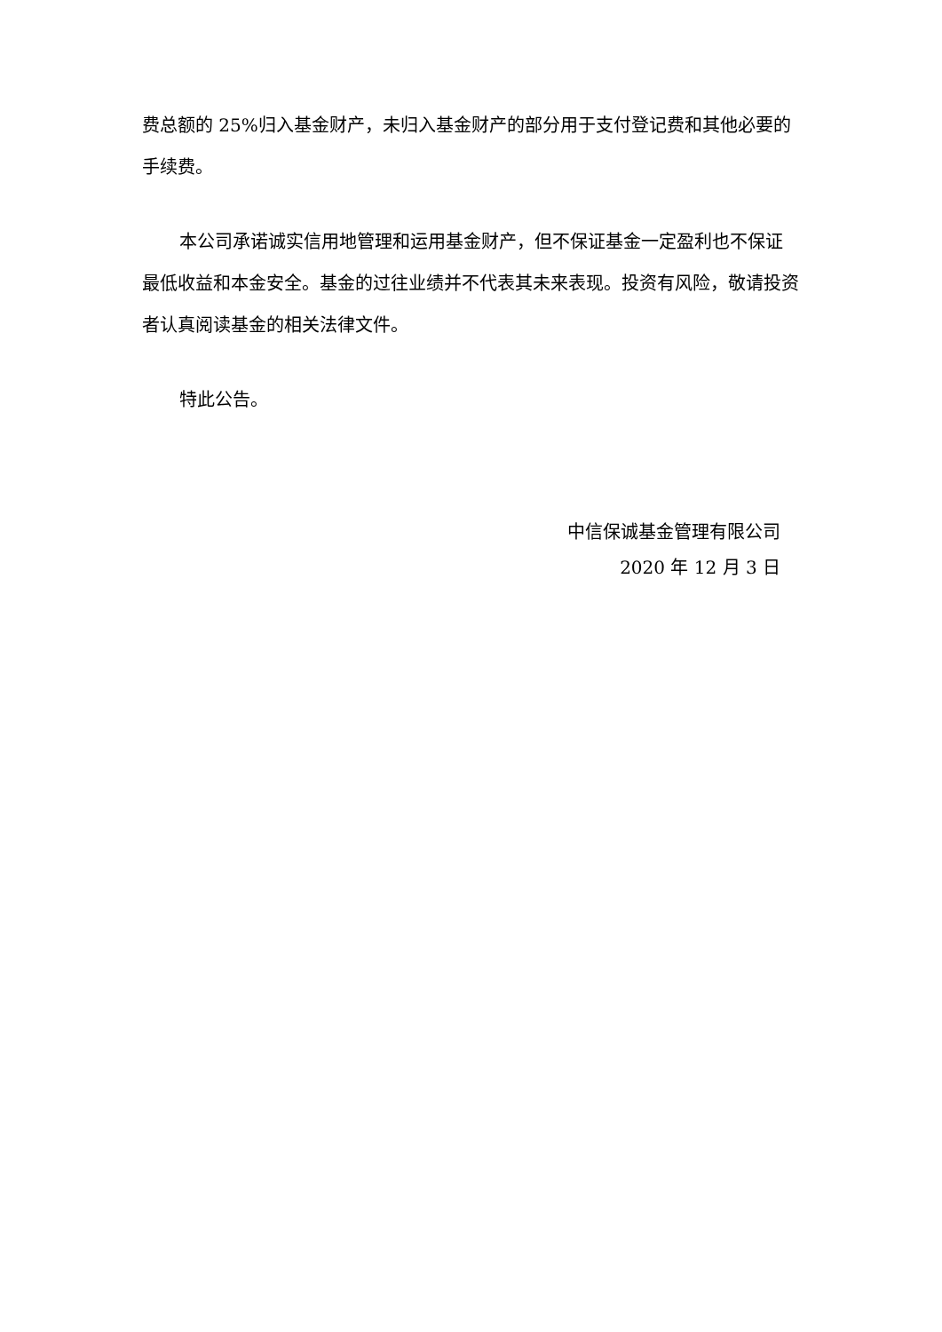费总额的 25%归入基金财产，未归入基金财产的部分用于支付登记费和其他必要的手续费。
本公司承诺诚实信用地管理和运用基金财产，但不保证基金一定盈利也不保证最低收益和本金安全。基金的过往业绩并不代表其未来表现。投资有风险，敬请投资者认真阅读基金的相关法律文件。
特此公告。
中信保诚基金管理有限公司
2020 年 12 月 3 日